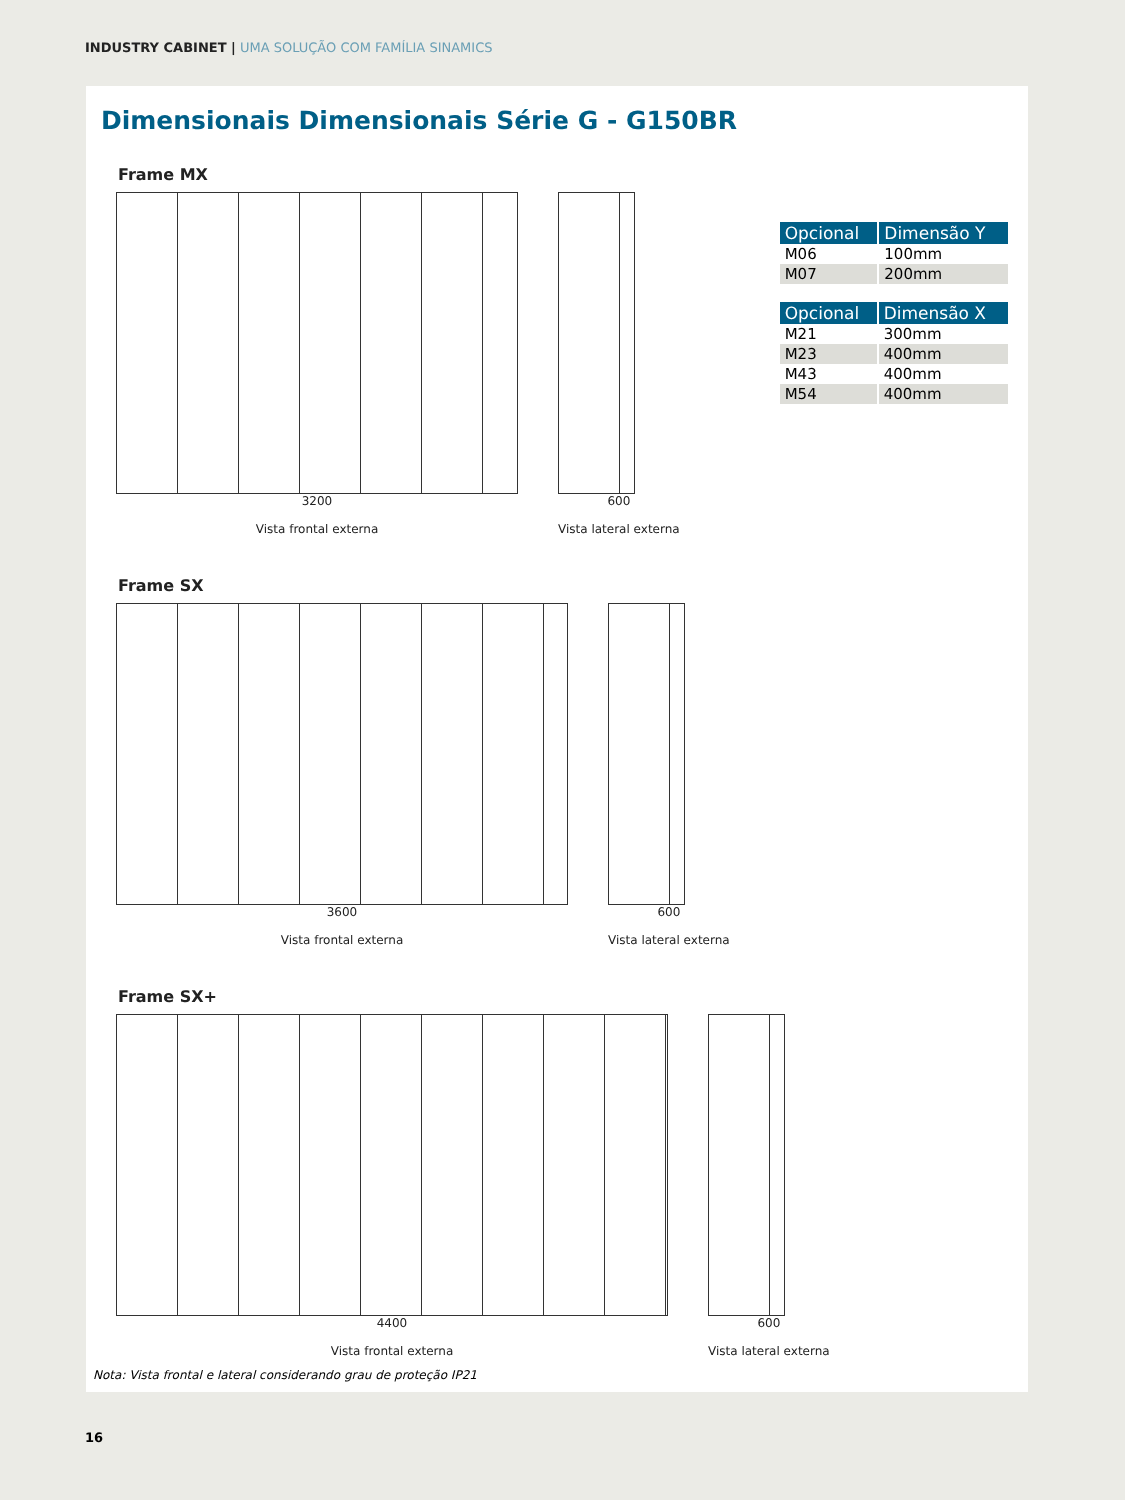INDUSTRY CABINET | UMA SOLUÇÃO COM FAMÍLIA SINAMICS
Dimensionais Dimensionais Série G - G150BR
Frame MX
3200
Vista frontal externa
600
Vista lateral externa
| Opcional | Dimensão Y |
| --- | --- |
| M06 | 100mm |
| M07 | 200mm |
| Opcional | Dimensão X |
| --- | --- |
| M21 | 300mm |
| M23 | 400mm |
| M43 | 400mm |
| M54 | 400mm |
Frame SX
3600
Vista frontal externa
600
Vista lateral externa
Frame SX+
4400
Vista frontal externa
600
Vista lateral externa
Nota: Vista frontal e lateral considerando grau de proteção IP21
16